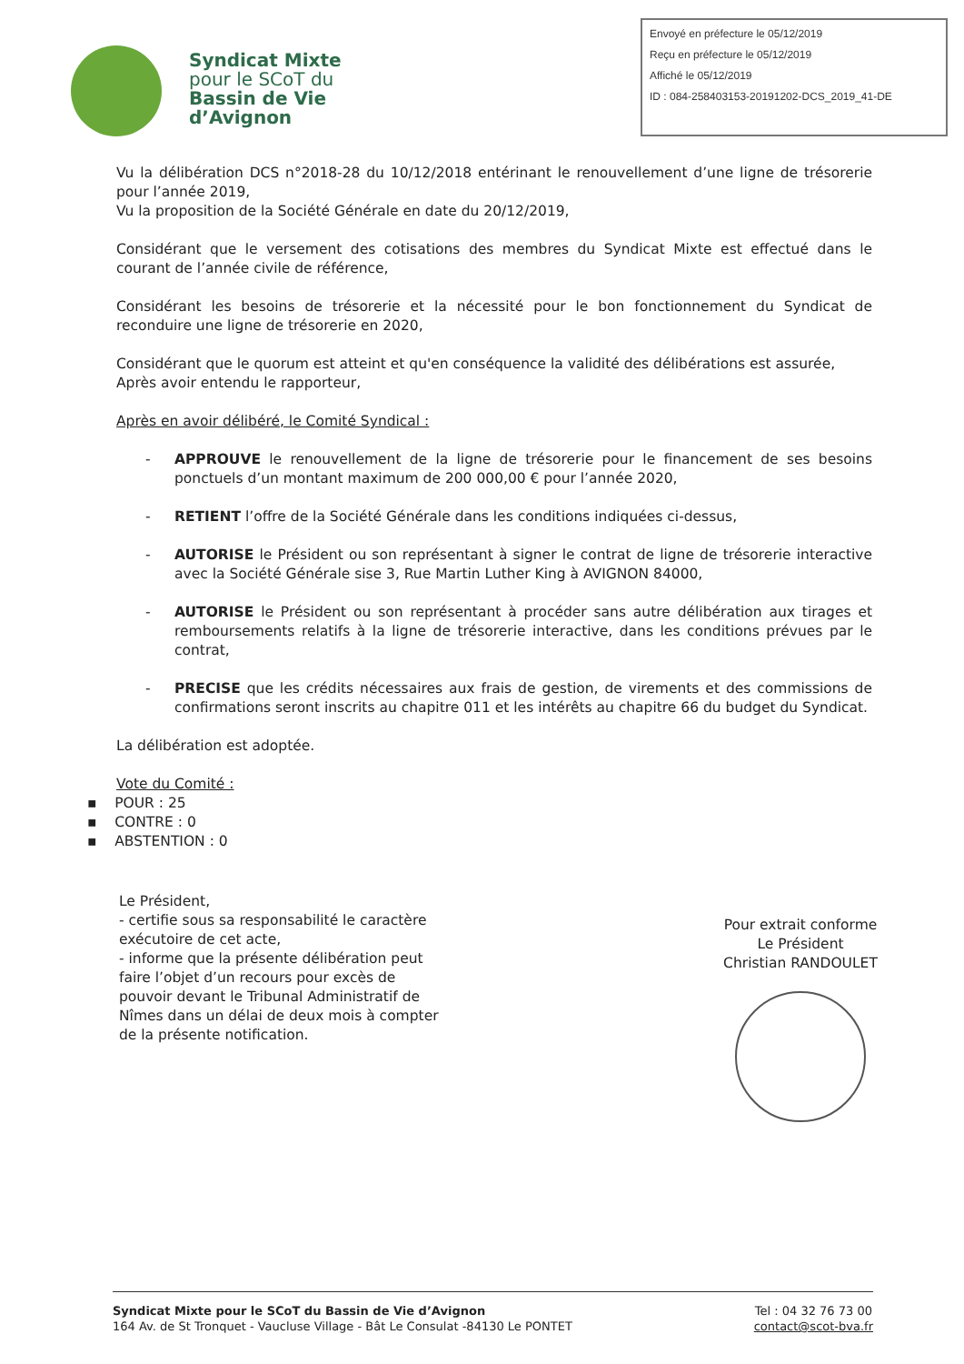Syndicat Mixte
pour le SCoT du
Bassin de Vie
d’Avignon
Envoyé en préfecture le 05/12/2019
Reçu en préfecture le 05/12/2019
Affiché le 05/12/2019
ID : 084-258403153-20191202-DCS_2019_41-DE
Vu la délibération DCS n°2018-28 du 10/12/2018 entérinant le renouvellement d’une ligne de trésorerie pour l’année 2019,
Vu la proposition de la Société Générale en date du 20/12/2019,
Considérant que le versement des cotisations des membres du Syndicat Mixte est effectué dans le courant de l’année civile de référence,
Considérant les besoins de trésorerie et la nécessité pour le bon fonctionnement du Syndicat de reconduire une ligne de trésorerie en 2020,
Considérant que le quorum est atteint et qu'en conséquence la validité des délibérations est assurée,
Après avoir entendu le rapporteur,
Après en avoir délibéré, le Comité Syndical :
- APPROUVE le renouvellement de la ligne de trésorerie pour le financement de ses besoins ponctuels d’un montant maximum de 200 000,00 € pour l’année 2020,
- RETIENT l’offre de la Société Générale dans les conditions indiquées ci-dessus,
- AUTORISE le Président ou son représentant à signer le contrat de ligne de trésorerie interactive avec la Société Générale sise 3, Rue Martin Luther King à AVIGNON 84000,
- AUTORISE le Président ou son représentant à procéder sans autre délibération aux tirages et remboursements relatifs à la ligne de trésorerie interactive, dans les conditions prévues par le contrat,
- PRECISE que les crédits nécessaires aux frais de gestion, de virements et des commissions de confirmations seront inscrits au chapitre 011 et les intérêts au chapitre 66 du budget du Syndicat.
La délibération est adoptée.
Vote du Comité :
▪ POUR : 25
▪ CONTRE : 0
▪ ABSTENTION : 0
Le Président,
- certifie sous sa responsabilité le caractère exécutoire de cet acte,
- informe que la présente délibération peut faire l’objet d’un recours pour excès de pouvoir devant le Tribunal Administratif de Nîmes dans un délai de deux mois à compter de la présente notification.
Pour extrait conforme
Le Président
Christian RANDOULET
Syndicat Mixte pour le SCoT du Bassin de Vie d’Avignon
164 Av. de St Tronquet - Vaucluse Village - Bât Le Consulat -84130 Le PONTET
Tel : 04 32 76 73 00
contact@scot-bva.fr